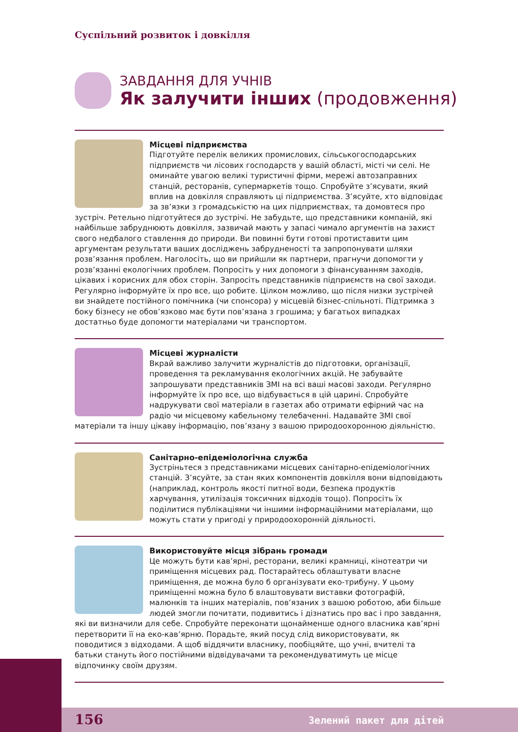Суспільний розвиток і довкілля
ЗАВДАННЯ ДЛЯ УЧНІВ
Як залучити інших (продовження)
Місцеві підприємства
Підготуйте перелік великих промислових, сільськогосподарських підприємств чи лісових господарств у вашій області, місті чи селі. Не оминайте увагою великі туристичні фірми, мережі автозаправних станцій, ресторанів, супермаркетів тощо. Спробуйте з’ясувати, який вплив на довкілля справляють ці підприємства. З’ясуйте, хто відповідає за зв’язки з громадськістю на цих підприємствах, та домовтеся про зустріч. Ретельно підготуйтеся до зустрічі. Не забудьте, що представники компаній, які найбільше забруднюють довкілля, зазвичай мають у запасі чимало аргументів на захист свого недбалого ставлення до природи. Ви повинні бути готові протиставити цим аргументам результати ваших досліджень забрудненості та запропонувати шляхи розв’язання проблем. Наголосіть, що ви прийшли як партнери, прагнучи допомогти у розв’язанні екологічних проблем. Попросіть у них допомоги з фінансуванням заходів, цікавих і корисних для обох сторін. Запросіть представників підприємств на свої заходи. Регулярно інформуйте їх про все, що робите. Цілком можливо, що після низки зустрічей ви знайдете постійного помічника (чи спонсора) у місцевій бізнес-спільноті. Підтримка з боку бізнесу не обов’язково має бути пов’язана з грошима; у багатьох випадках достатньо буде допомогти матеріалами чи транспортом.
Місцеві журналісти
Вкрай важливо залучити журналістів до підготовки, організації, проведення та рекламування екологічних акцій. Не забувайте запрошувати представників ЗМІ на всі ваші масові заходи. Регулярно інформуйте їх про все, що відбувається в цій царині. Спробуйте надрукувати свої матеріали в газетах або отримати ефірний час на радіо чи місцевому кабельному телебаченні. Надавайте ЗМІ свої матеріали та іншу цікаву інформацію, пов’язану з вашою природоохоронною діяльністю.
Санітарно-епідеміологічна служба
Зустріньтеся з представниками місцевих санітарно-епідеміологічних станцій. З’ясуйте, за стан яких компонентів довкілля вони відповідають (наприклад, контроль якості питної води, безпека продуктів харчування, утилізація токсичних відходів тощо). Попросіть їх поділитися публікаціями чи іншими інформаційними матеріалами, що можуть стати у пригоді у природоохоронній діяльності.
Використовуйте місця зібрань громади
Це можуть бути кав’ярні, ресторани, великі крамниці, кінотеатри чи приміщення місцевих рад. Постарайтесь облаштувати власне приміщення, де можна було б організувати еко-трибуну. У цьому приміщенні можна було б влаштовувати виставки фотографій, малюнків та інших матеріалів, пов’язаних з вашою роботою, аби більше людей змогли почитати, подивитись і дізнатись про вас і про завдання, які ви визначили для себе. Спробуйте переконати щонайменше одного власника кав’ярні перетворити її на еко-кав’ярню. Порадьте, який посуд слід використовувати, як поводитися з відходами. А щоб віддячити власнику, пообіцяйте, що учні, вчителі та батьки стануть його постійними відвідувачами та рекомендуватимуть це місце відпочинку своїм друзям.
156 Зелений пакет для дітей